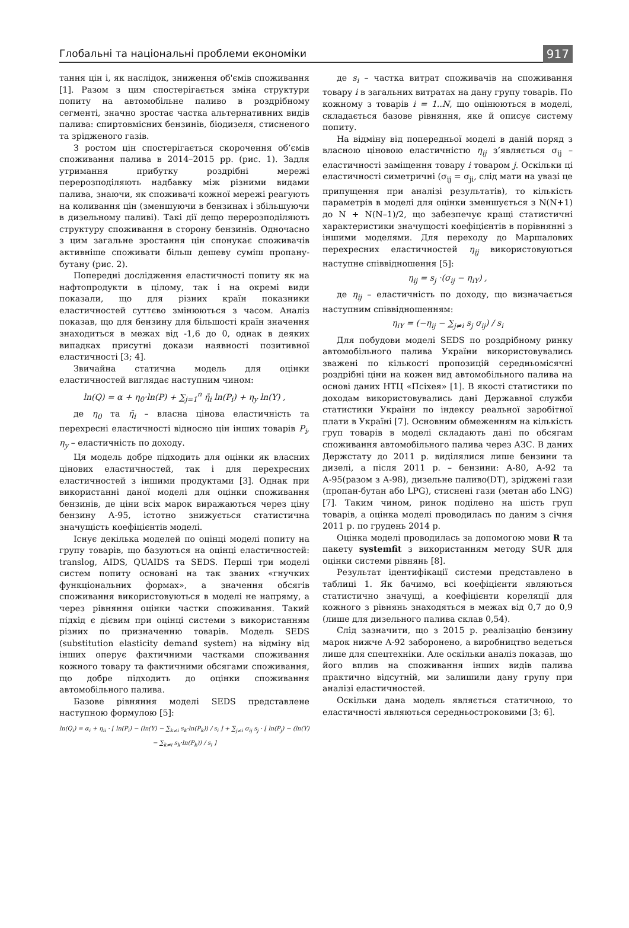Глобальні та національні проблеми економіки 917
тання цін і, як наслідок, зниження об'ємів споживання [1]. Разом з цим спостерігається зміна структури попиту на автомобільне паливо в роздрібному сегменті, значно зростає частка альтернативних видів палива: спиртовмісних бензинів, біодизеля, стисненого та зрідженого газів.
З ростом цін спостерігається скорочення об’ємів споживання палива в 2014–2015 рр. (рис. 1). Задля утримання прибутку роздрібні мережі перерозподіляють надбавку між різними видами палива, знаючи, як споживачі кожної мережі реагують на коливання цін (зменшуючи в бензинах і збільшуючи в дизельному паливі). Такі дії дещо перерозподіляють структуру споживання в сторону бензинів. Одночасно з цим загальне зростання цін спонукає споживачів активніше споживати більш дешеву суміш пропану-бутану (рис. 2).
Попередні дослідження еластичності попиту як на нафтопродукти в цілому, так і на окремі види показали, що для різних країн показники еластичностей суттєво змінюються з часом. Аналіз показав, що для бензину для більшості країн значення знаходиться в межах від -1,6 до 0, однак в деяких випадках присутні докази наявності позитивної еластичності [3; 4].
Звичайна статична модель для оцінки еластичностей виглядає наступним чином:
ln(Q) = α + η<sub>0</sub>·ln(P) + ∑<sub>j=1</sub><sup>n</sup> η̄<sub>i</sub> ln(P<sub>i</sub>) + η<sub>y</sub> ln(Y) ,
де η<sub>0</sub> та η̄<sub>i</sub> – власна цінова еластичність та перехресні еластичності відносно цін інших товарів P<sub>i</sub>, η<sub>y</sub> – еластичність по доходу.
Ця модель добре підходить для оцінки як власних цінових еластичностей, так і для перехресних еластичностей з іншими продуктами [3]. Однак при використанні даної моделі для оцінки споживання бензинів, де ціни всіх марок виражаються через ціну бензину А-95, істотно знижується статистична значущість коефіцієнтів моделі.
Існує декілька моделей по оцінці моделі попиту на групу товарів, що базуються на оцінці еластичностей: translog, AIDS, QUAIDS та SEDS. Перші три моделі систем попиту основані на так званих «гнучких функціональних формах», а значення обсягів споживання використовуються в моделі не напряму, а через рівняння оцінки частки споживання. Такий підхід є дієвим при оцінці системи з використанням різних по призначенню товарів. Модель SEDS (substitution elasticity demand system) на відміну від інших оперує фактичними частками споживання кожного товару та фактичними обсягами споживання, що добре підходить до оцінки споживання автомобільного палива.
Базове рівняння моделі SEDS представлене наступною формулою [5]:
ln(Q<sub>i</sub>) = α<sub>i</sub> + η<sub>ii</sub> · [ ln(P<sub>i</sub>) − (ln(Y) − ∑<sub>k≠i</sub> s<sub>k</sub>·ln(P<sub>k</sub>)) / s<sub>i</sub> ] + ∑<sub>j≠i</sub> σ<sub>ij</sub> s<sub>j</sub> · [ ln(P<sub>j</sub>) − (ln(Y) − ∑<sub>k≠i</sub> s<sub>k</sub>·ln(P<sub>k</sub>)) / s<sub>i</sub> ]
де s<sub>i</sub> – частка витрат споживачів на споживання товару i в загальних витратах на дану групу товарів. По кожному з товарів i = 1..N, що оцінюються в моделі, складається базове рівняння, яке й описує систему попиту.
На відміну від попередньої моделі в даній поряд з власною ціновою еластичністю η<sub>ij</sub> з’являється σ<sub>ij</sub> – еластичності заміщення товару i товаром j. Оскільки ці еластичності симетричні (σ<sub>ij</sub> = σ<sub>ji</sub>, слід мати на увазі це припущення при аналізі результатів), то кількість параметрів в моделі для оцінки зменшується з N(N+1) до N + N(N–1)/2, що забезпечує кращі статистичні характеристики значущості коефіцієнтів в порівнянні з іншими моделями. Для переходу до Маршалових перехресних еластичностей η<sub>ij</sub> використовуються наступне співвідношення [5]:
η<sub>ij</sub> = s<sub>j</sub> ·(σ<sub>ij</sub> − η<sub>iY</sub>) ,
де η<sub>ij</sub> – еластичність по доходу, що визначається наступним співвідношенням:
η<sub>iY</sub> = (−η<sub>ij</sub> − ∑<sub>j≠i</sub> s<sub>j</sub> σ<sub>ij</sub>) / s<sub>i</sub>
Для побудови моделі SEDS по роздрібному ринку автомобільного палива України використовувались зважені по кількості пропозицій середньомісячні роздрібні ціни на кожен вид автомобільного палива на основі даних НТЦ «Псіхея» [1]. В якості статистики по доходам використовувались дані Державної служби статистики України по індексу реальної заробітної плати в Україні [7]. Основним обмеженням на кількість груп товарів в моделі складають дані по обсягам споживання автомобільного палива через АЗС. В даних Держстату до 2011 р. виділялися лише бензини та дизелі, а після 2011 р. – бензини: А-80, А-92 та А-95(разом з А-98), дизельне паливо(DT), зріджені гази (пропан-бутан або LPG), стиснені гази (метан або LNG) [7]. Таким чином, ринок поділено на шість груп товарів, а оцінка моделі проводилась по даним з січня 2011 р. по грудень 2014 р.
Оцінка моделі проводилась за допомогою мови R та пакету systemfit з використанням методу SUR для оцінки системи рівнянь [8].
Результат ідентифікації системи представлено в таблиці 1. Як бачимо, всі коефіцієнти являються статистично значущі, а коефіцієнти кореляції для кожного з рівнянь знаходяться в межах від 0,7 до 0,9 (лише для дизельного палива склав 0,54).
Слід зазначити, що з 2015 р. реалізацію бензину марок нижче А-92 заборонено, а виробництво ведеться лише для спецтехніки. Але оскільки аналіз показав, що його вплив на споживання інших видів палива практично відсутній, ми залишили дану групу при аналізі еластичностей.
Оскільки дана модель являється статичною, то еластичності являються середньостроковими [3; 6].